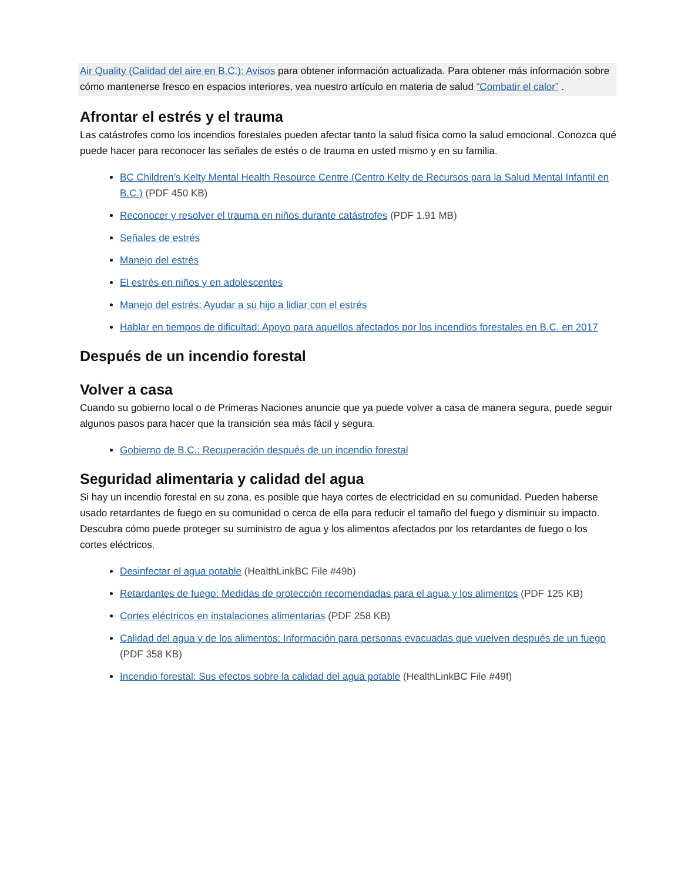Air Quality (Calidad del aire en B.C.): Avisos para obtener información actualizada. Para obtener más información sobre cómo mantenerse fresco en espacios interiores, vea nuestro artículo en materia de salud “Combatir el calor” .
Afrontar el estrés y el trauma
Las catástrofes como los incendios forestales pueden afectar tanto la salud física como la salud emocional. Conozca qué puede hacer para reconocer las señales de estés o de trauma en usted mismo y en su familia.
BC Children’s Kelty Mental Health Resource Centre (Centro Kelty de Recursos para la Salud Mental Infantil en B.C.) (PDF 450 KB)
Reconocer y resolver el trauma en niños durante catástrofes (PDF 1.91 MB)
Señales de estrés
Manejo del estrés
El estrés en niños y en adolescentes
Manejo del estrés: Ayudar a su hijo a lidiar con el estrés
Hablar en tiempos de dificultad: Apoyo para aquellos afectados por los incendios forestales en B.C. en 2017
Después de un incendio forestal
Volver a casa
Cuando su gobierno local o de Primeras Naciones anuncie que ya puede volver a casa de manera segura, puede seguir algunos pasos para hacer que la transición sea más fácil y segura.
Gobierno de B.C.: Recuperación después de un incendio forestal
Seguridad alimentaria y calidad del agua
Si hay un incendio forestal en su zona, es posible que haya cortes de electricidad en su comunidad. Pueden haberse usado retardantes de fuego en su comunidad o cerca de ella para reducir el tamaño del fuego y disminuir su impacto. Descubra cómo puede proteger su suministro de agua y los alimentos afectados por los retardantes de fuego o los cortes eléctricos.
Desinfectar el agua potable (HealthLinkBC File #49b)
Retardantes de fuego: Medidas de protección recomendadas para el agua y los alimentos (PDF 125 KB)
Cortes eléctricos en instalaciones alimentarias (PDF 258 KB)
Calidad del agua y de los alimentos: Información para personas evacuadas que vuelven después de un fuego (PDF 358 KB)
Incendio forestal: Sus efectos sobre la calidad del agua potable (HealthLinkBC File #49f)